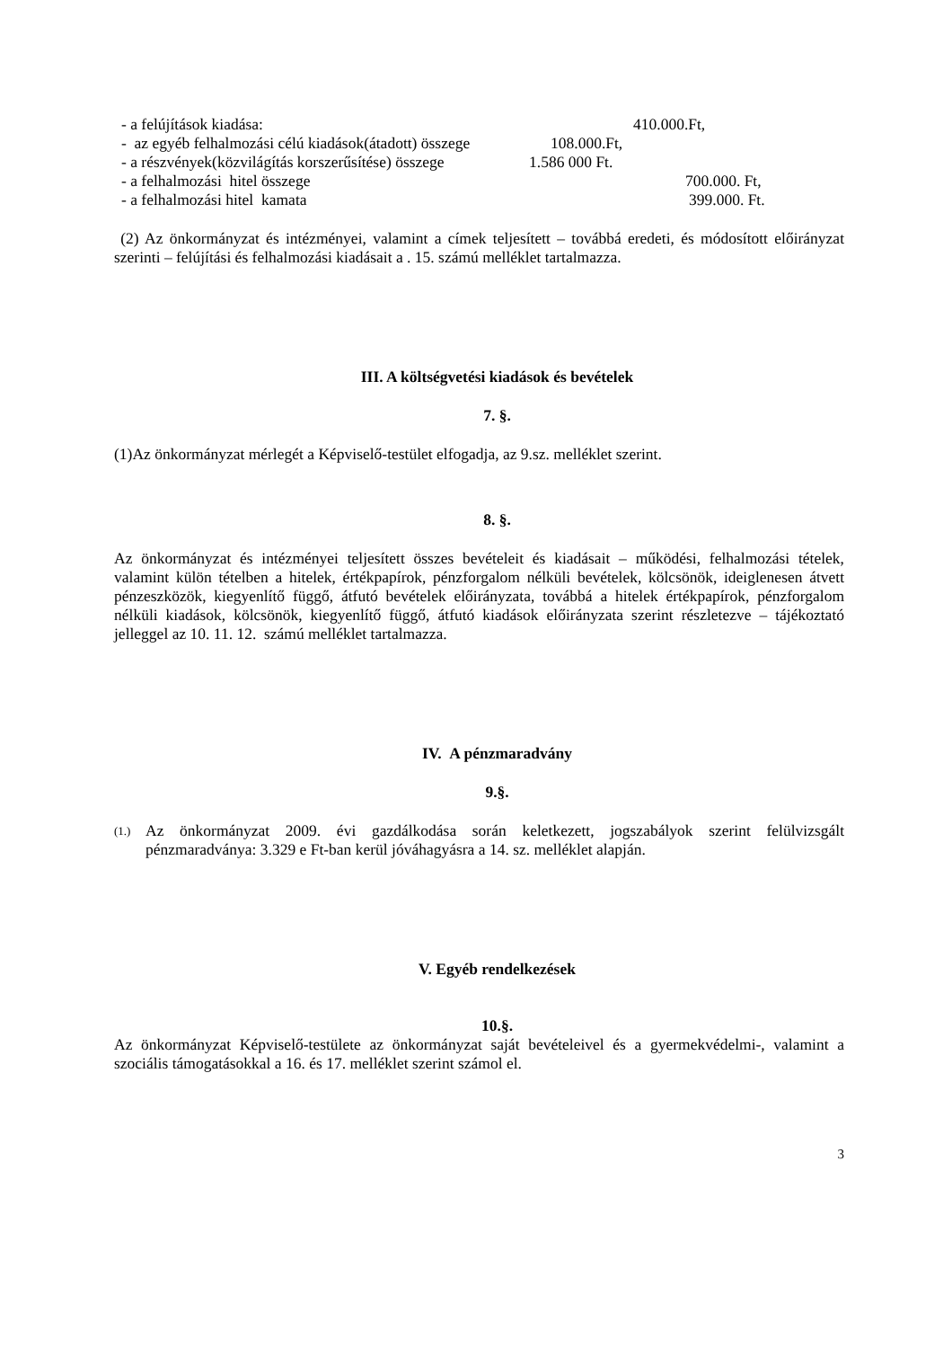- a felújítások kiadása: 410.000.Ft,
- az egyéb felhalmozási célú kiadások(átadott) összege 108.000.Ft,
- a részvények(közvilágítás korszerűsítése) összege 1.586 000 Ft.
- a felhalmozási hitel összege 700.000. Ft,
- a felhalmozási hitel kamata 399.000. Ft.
(2) Az önkormányzat és intézményei, valamint a címek teljesített – továbbá eredeti, és módosított előirányzat szerinti – felújítási és felhalmozási kiadásait a . 15. számú melléklet tartalmazza.
III. A költségvetési kiadások és bevételek
7. §.
(1)Az önkormányzat mérlegét a Képviselő-testület elfogadja, az 9.sz. melléklet szerint.
8. §.
Az önkormányzat és intézményei teljesített összes bevételeit és kiadásait – működési, felhalmozási tételek, valamint külön tételben a hitelek, értékpapírok, pénzforgalom nélküli bevételek, kölcsönök, ideiglenesen átvett pénzeszközök, kiegyenlítő függő, átfutó bevételek előirányzata, továbbá a hitelek értékpapírok, pénzforgalom nélküli kiadások, kölcsönök, kiegyenlítő függő, átfutó kiadások előirányzata szerint részletezve – tájékoztató jelleggel az 10. 11. 12. számú melléklet tartalmazza.
IV. A pénzmaradvány
9.§.
(1.)
Az önkormányzat 2009. évi gazdálkodása során keletkezett, jogszabályok szerint felülvizsgált pénzmaradványa: 3.329 e Ft-ban kerül jóváhagyásra a 14. sz. melléklet alapján.
V. Egyéb rendelkezések
10.§.
Az önkormányzat Képviselő-testülete az önkormányzat saját bevételeivel és a gyermekvédelmi-, valamint a szociális támogatásokkal a 16. és 17. melléklet szerint számol el.
3